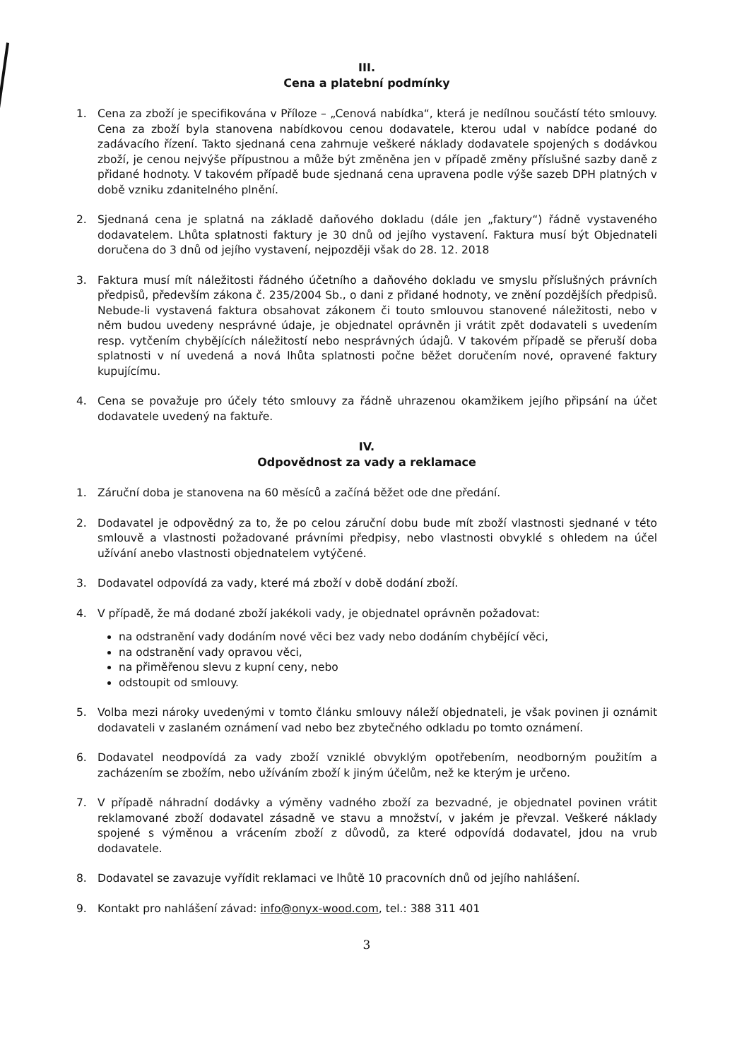III.
Cena a platební podmínky
1. Cena za zboží je specifikována v Příloze – „Cenová nabídka“, která je nedílnou součástí této smlouvy. Cena za zboží byla stanovena nabídkovou cenou dodavatele, kterou udal v nabídce podané do zadávacího řízení. Takto sjednaná cena zahrnuje veškeré náklady dodavatele spojených s dodávkou zboží, je cenou nejvýše přípustnou a může být změněna jen v případě změny příslušné sazby daně z přidané hodnoty. V takovém případě bude sjednaná cena upravena podle výše sazeb DPH platných v době vzniku zdanitelného plnění.
2. Sjednaná cena je splatná na základě daňového dokladu (dále jen „faktury“) řádně vystaveného dodavatelem. Lhůta splatnosti faktury je 30 dnů od jejího vystavení. Faktura musí být Objednateli doručena do 3 dnů od jejího vystavení, nejpozději však do 28. 12. 2018
3. Faktura musí mít náležitosti řádného účetního a daňového dokladu ve smyslu příslušných právních předpisů, především zákona č. 235/2004 Sb., o dani z přidané hodnoty, ve znění pozdějších předpisů. Nebude-li vystavená faktura obsahovat zákonem či touto smlouvou stanovené náležitosti, nebo v něm budou uvedeny nesprávné údaje, je objednatel oprávněn ji vrátit zpět dodavateli s uvedením resp. vytčením chybějících náležitostí nebo nesprávných údajů. V takovém případě se přeruší doba splatnosti v ní uvedená a nová lhůta splatnosti počne běžet doručením nové, opravené faktury kupujícímu.
4. Cena se považuje pro účely této smlouvy za řádně uhrazenou okamžikem jejího připsání na účet dodavatele uvedený na faktuře.
IV.
Odpovědnost za vady a reklamace
1. Záruční doba je stanovena na 60 měsíců a začíná běžet ode dne předání.
2. Dodavatel je odpovědný za to, že po celou záruční dobu bude mít zboží vlastnosti sjednané v této smlouvě a vlastnosti požadované právními předpisy, nebo vlastnosti obvyklé s ohledem na účel užívání anebo vlastnosti objednatelem vytýčené.
3. Dodavatel odpovídá za vady, které má zboží v době dodání zboží.
4. V případě, že má dodané zboží jakékoli vady, je objednatel oprávněn požadovat:
na odstranění vady dodáním nové věci bez vady nebo dodáním chybějící věci,
na odstranění vady opravou věci,
na přiměřenou slevu z kupní ceny, nebo
odstoupit od smlouvy.
5. Volba mezi nároky uvedenými v tomto článku smlouvy náleží objednateli, je však povinen ji oznámit dodavateli v zaslaném oznámení vad nebo bez zbytečného odkladu po tomto oznámení.
6. Dodavatel neodpovídá za vady zboží vzniklé obvyklým opotřebením, neodborným použitím a zacházením se zbožím, nebo užíváním zboží k jiným účelům, než ke kterým je určeno.
7. V případě náhradní dodávky a výměny vadného zboží za bezvadné, je objednatel povinen vrátit reklamované zboží dodavatel zásadně ve stavu a množství, v jakém je převzal. Veškeré náklady spojené s výměnou a vrácením zboží z důvodů, za které odpovídá dodavatel, jdou na vrub dodavatele.
8. Dodavatel se zavazuje vyřídit reklamaci ve lhůtě 10 pracovních dnů od jejího nahlášení.
9. Kontakt pro nahlášení závad: info@onyx-wood.com, tel.: 388 311 401
3